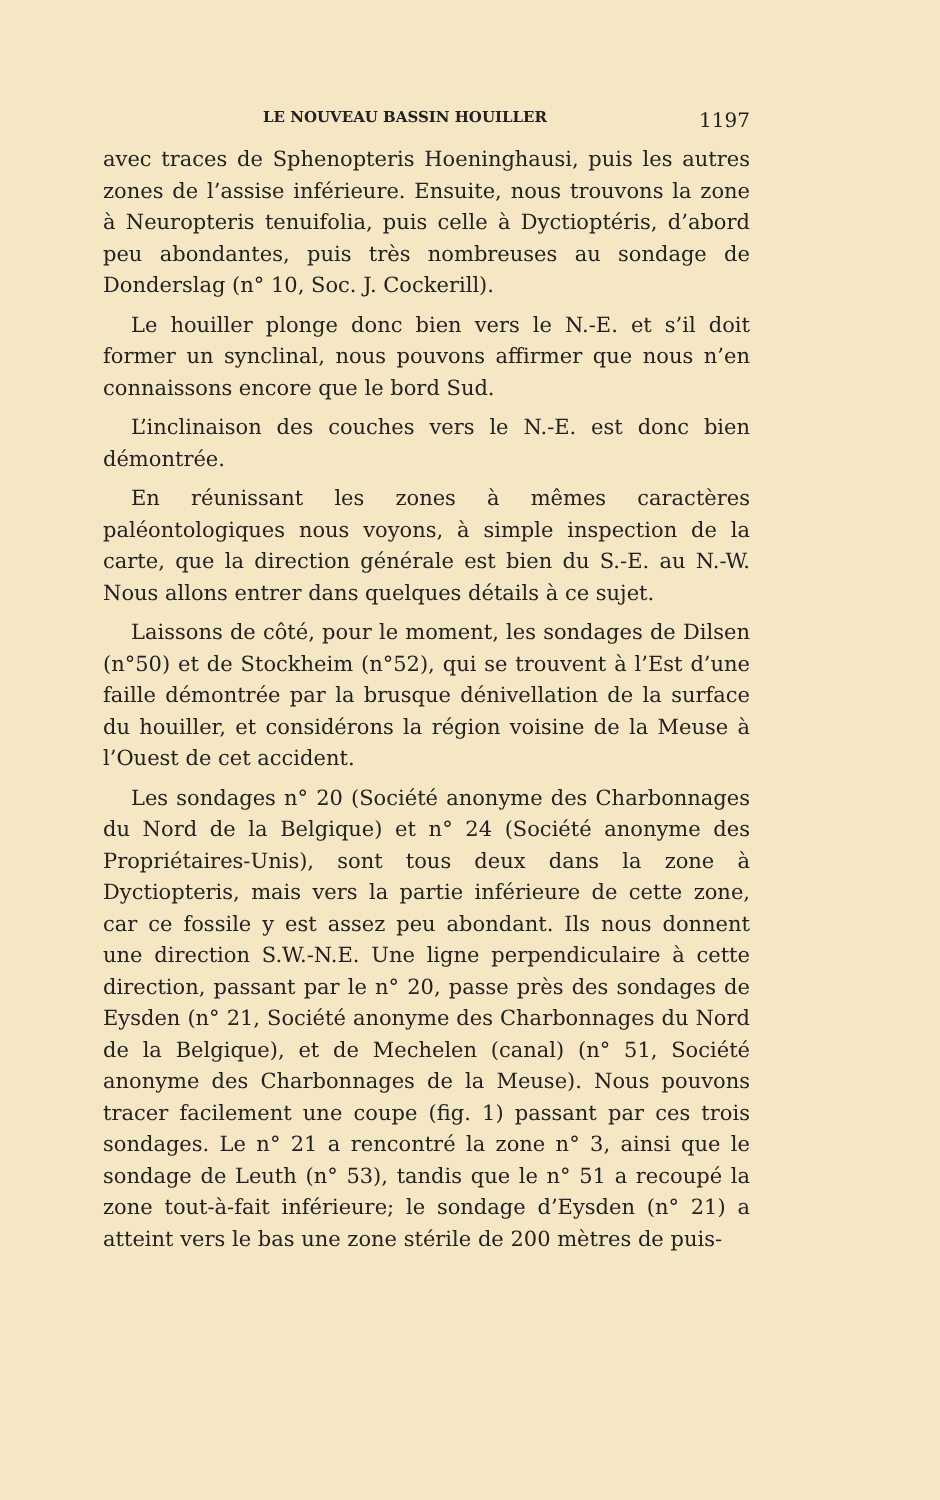LE NOUVEAU BASSIN HOUILLER 1197
avec traces de Sphenopteris Hoeninghausi, puis les autres zones de l’assise inférieure. Ensuite, nous trouvons la zone à Neuropteris tenuifolia, puis celle à Dyctioptéris, d’abord peu abondantes, puis très nombreuses au sondage de Donderslag (n° 10, Soc. J. Cockerill).
Le houiller plonge donc bien vers le N.-E. et s’il doit former un synclinal, nous pouvons affirmer que nous n’en connaissons encore que le bord Sud.
L’inclinaison des couches vers le N.-E. est donc bien démontrée.
En réunissant les zones à mêmes caractères paléontologiques nous voyons, à simple inspection de la carte, que la direction générale est bien du S.-E. au N.-W. Nous allons entrer dans quelques détails à ce sujet.
Laissons de côté, pour le moment, les sondages de Dilsen (n°50) et de Stockheim (n°52), qui se trouvent à l’Est d’une faille démontrée par la brusque dénivellation de la surface du houiller, et considérons la région voisine de la Meuse à l’Ouest de cet accident.
Les sondages n° 20 (Société anonyme des Charbonnages du Nord de la Belgique) et n° 24 (Société anonyme des Propriétaires-Unis), sont tous deux dans la zone à Dyctiopteris, mais vers la partie inférieure de cette zone, car ce fossile y est assez peu abondant. Ils nous donnent une direction S.W.-N.E. Une ligne perpendiculaire à cette direction, passant par le n° 20, passe près des sondages de Eysden (n° 21, Société anonyme des Charbonnages du Nord de la Belgique), et de Mechelen (canal) (n° 51, Société anonyme des Charbonnages de la Meuse). Nous pouvons tracer facilement une coupe (fig. 1) passant par ces trois sondages. Le n° 21 a rencontré la zone n° 3, ainsi que le sondage de Leuth (n° 53), tandis que le n° 51 a recoupé la zone tout-à-fait inférieure; le sondage d’Eysden (n° 21) a atteint vers le bas une zone stérile de 200 mètres de puis-